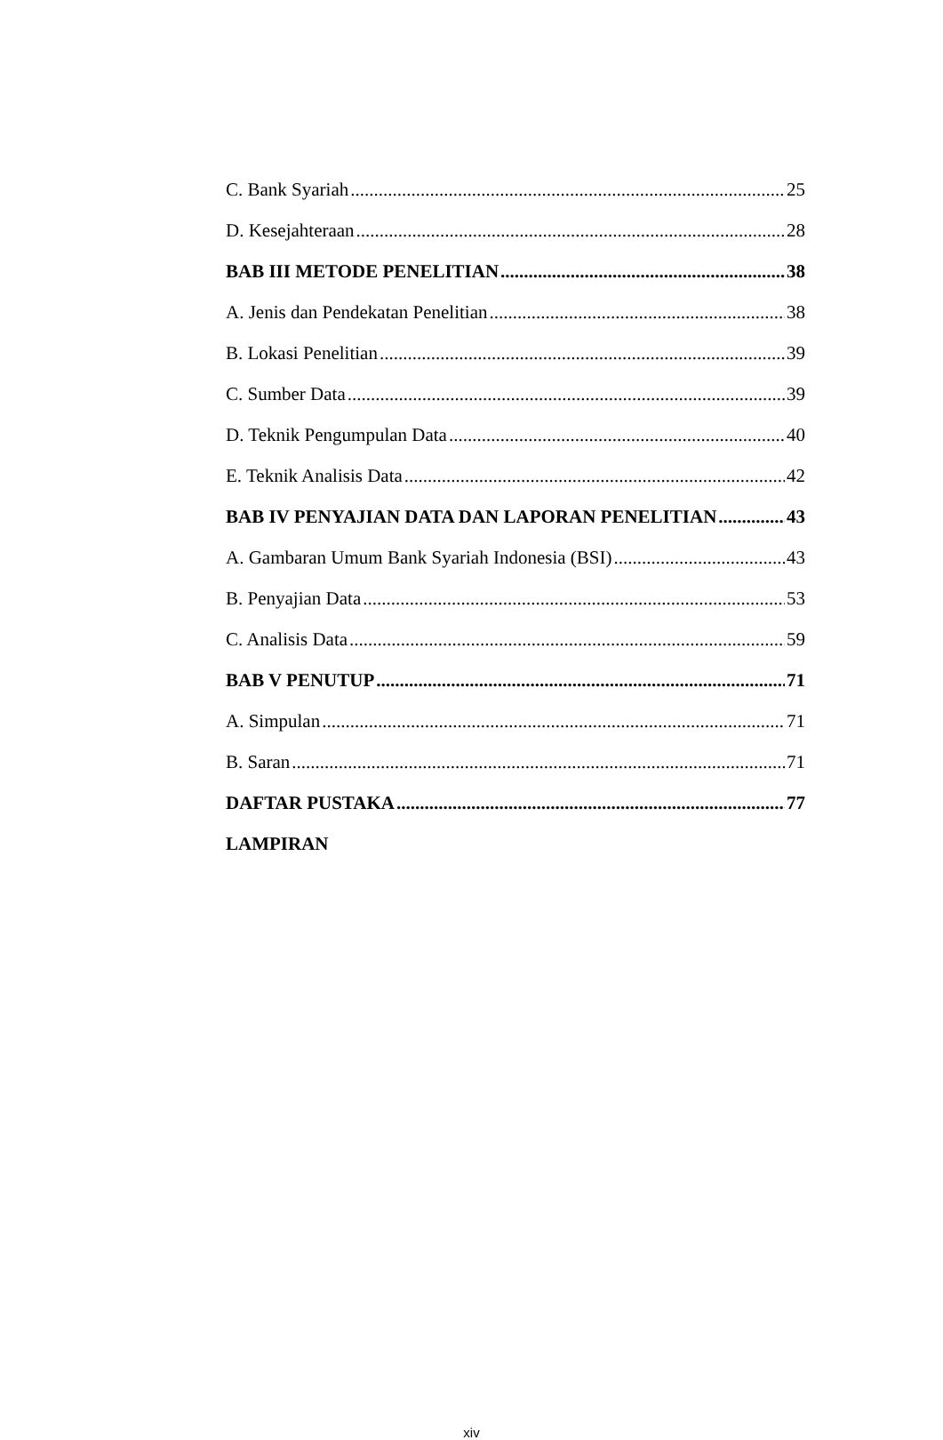C. Bank Syariah 25
D. Kesejahteraan 28
BAB III METODE PENELITIAN 38
A. Jenis dan Pendekatan Penelitian 38
B. Lokasi Penelitian 39
C. Sumber Data 39
D. Teknik Pengumpulan Data 40
E. Teknik Analisis Data 42
BAB IV PENYAJIAN DATA DAN LAPORAN PENELITIAN 43
A. Gambaran Umum Bank Syariah Indonesia (BSI) 43
B. Penyajian Data 53
C. Analisis Data 59
BAB V PENUTUP 71
A. Simpulan 71
B. Saran 71
DAFTAR PUSTAKA 77
LAMPIRAN
xiv